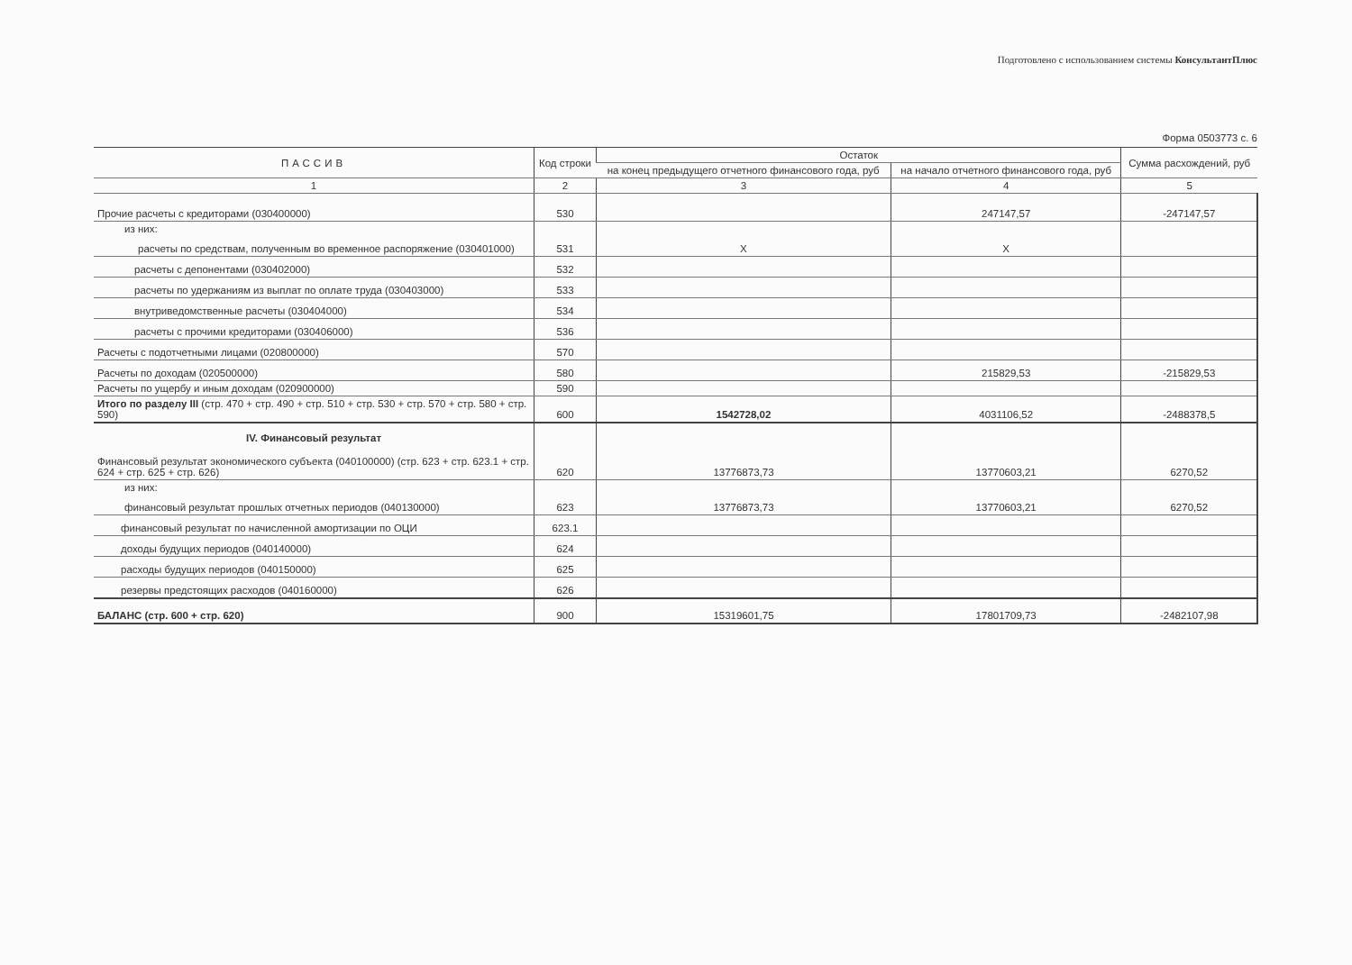Подготовлено с использованием системы КонсультантПлюс
Форма 0503773 с. 6
| ПАССИВ | Код строки | Остаток | | Сумма расхождений, руб |
| --- | --- | --- | --- | --- |
| | | на конец предыдущего отчетного финансового года, руб | на начало отчетного финансового года, руб | |
| 1 | 2 | 3 | 4 | 5 |
| Прочие расчеты с кредиторами (030400000) | 530 | | 247147,57 | -247147,57 |
| из них: расчеты по средствам, полученным во временное распоряжение (030401000) | 531 | X | X | |
| расчеты с депонентами (030402000) | 532 | | | |
| расчеты по удержаниям из выплат по оплате труда (030403000) | 533 | | | |
| внутриведомственные расчеты (030404000) | 534 | | | |
| расчеты с прочими кредиторами (030406000) | 536 | | | |
| Расчеты с подотчетными лицами (020800000) | 570 | | | |
| Расчеты по доходам (020500000) | 580 | | 215829,53 | -215829,53 |
| Расчеты по ущербу и иным доходам (020900000) | 590 | | | |
| Итого по разделу III (стр. 470 + стр. 490 + стр. 510 + стр. 530 + стр. 570 + стр. 580 + стр. 590) | 600 | 1542728,02 | 4031106,52 | -2488378,5 |
| IV. Финансовый результат Финансовый результат экономического субъекта (040100000) (стр. 623 + стр. 623.1 + стр. 624 + стр. 625 + стр. 626) | 620 | 13776873,73 | 13770603,21 | 6270,52 |
| из них: финансовый результат прошлых отчетных периодов (040130000) | 623 | 13776873,73 | 13770603,21 | 6270,52 |
| финансовый результат по начисленной амортизации по ОЦИ | 623.1 | | | |
| доходы будущих периодов (040140000) | 624 | | | |
| расходы будущих периодов (040150000) | 625 | | | |
| резервы предстоящих расходов (040160000) | 626 | | | |
| БАЛАНС (стр. 600 + стр. 620) | 900 | 15319601,75 | 17801709,73 | -2482107,98 |